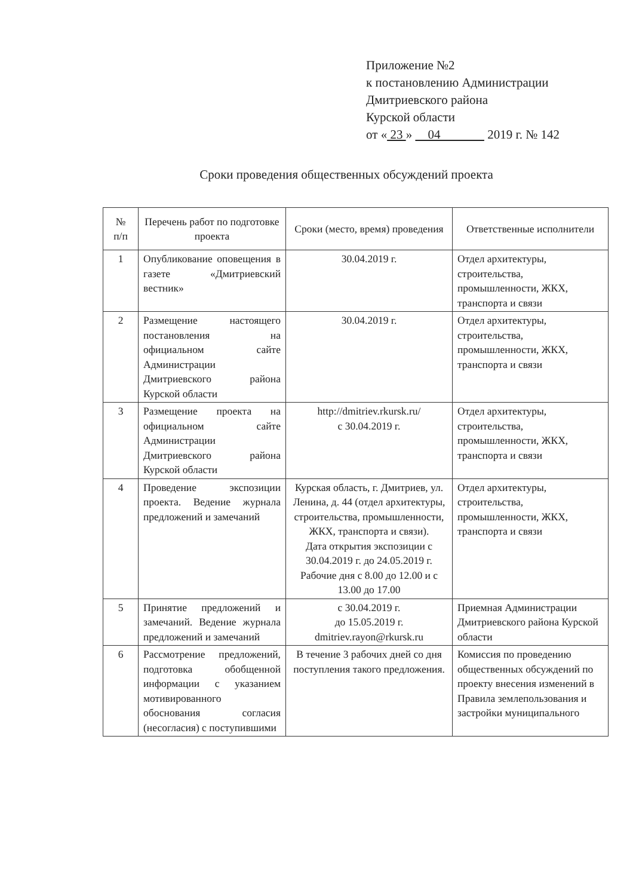Приложение №2
к постановлению Администрации
Дмитриевского района
Курской области
от « 23 » 04 2019 г. № 142
Сроки проведения общественных обсуждений проекта
| № п/п | Перечень работ по подготовке проекта | Сроки (место, время) проведения | Ответственные исполнители |
| --- | --- | --- | --- |
| 1 | Опубликование оповещения в газете «Дмитриевский вестник» | 30.04.2019 г. | Отдел архитектуры, строительства, промышленности, ЖКХ, транспорта и связи |
| 2 | Размещение настоящего постановления на официальном сайте Администрации Дмитриевского района Курской области | 30.04.2019 г. | Отдел архитектуры, строительства, промышленности, ЖКХ, транспорта и связи |
| 3 | Размещение проекта на официальном сайте Администрации Дмитриевского района Курской области | http://dmitriev.rkursk.ru/ с 30.04.2019 г. | Отдел архитектуры, строительства, промышленности, ЖКХ, транспорта и связи |
| 4 | Проведение экспозиции проекта. Ведение журнала предложений и замечаний | Курская область, г. Дмитриев, ул. Ленина, д. 44 (отдел архитектуры, строительства, промышленности, ЖКХ, транспорта и связи). Дата открытия экспозиции с 30.04.2019 г. до 24.05.2019 г. Рабочие дня с 8.00 до 12.00 и с 13.00 до 17.00 | Отдел архитектуры, строительства, промышленности, ЖКХ, транспорта и связи |
| 5 | Принятие предложений и замечаний. Ведение журнала предложений и замечаний | с 30.04.2019 г. до 15.05.2019 г. dmitriev.rayon@rkursk.ru | Приемная Администрации Дмитриевского района Курской области |
| 6 | Рассмотрение предложений, подготовка обобщенной информации с указанием мотивированного обоснования согласия (несогласия) с поступившими | В течение 3 рабочих дней со дня поступления такого предложения. | Комиссия по проведению общественных обсуждений по проекту внесения изменений в Правила землепользования и застройки муниципального |